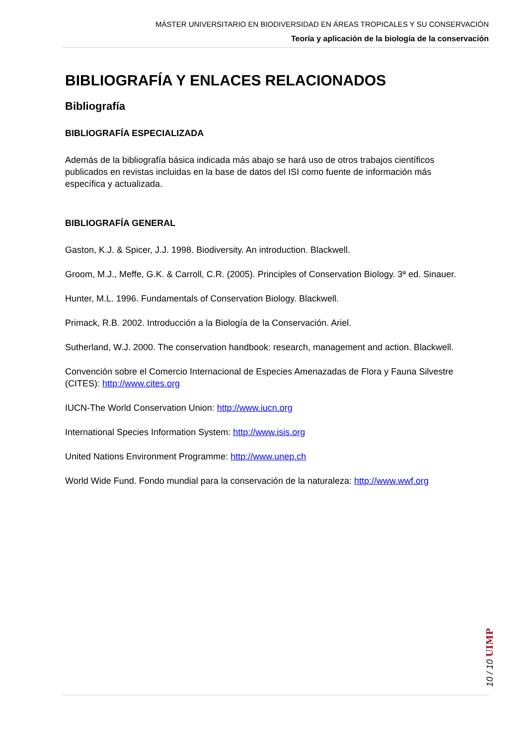MÁSTER UNIVERSITARIO EN BIODIVERSIDAD EN ÁREAS TROPICALES Y SU CONSERVACIÓN
Teoría y aplicación de la biología de la conservación
BIBLIOGRAFÍA Y ENLACES RELACIONADOS
Bibliografía
BIBLIOGRAFÍA ESPECIALIZADA
Además de la bibliografía básica indicada más abajo se hará uso de otros trabajos científicos publicados en revistas incluidas en la base de datos del ISI como fuente de información más específica y actualizada.
BIBLIOGRAFÍA GENERAL
Gaston, K.J. & Spicer, J.J. 1998. Biodiversity. An introduction. Blackwell.
Groom, M.J., Meffe, G.K. & Carroll, C.R. (2005). Principles of Conservation Biology. 3ª ed. Sinauer.
Hunter, M.L. 1996. Fundamentals of Conservation Biology. Blackwell.
Primack, R.B. 2002. Introducción a la Biología de la Conservación. Ariel.
Sutherland, W.J. 2000. The conservation handbook: research, management and action. Blackwell.
Convención sobre el Comercio Internacional de Especies Amenazadas de Flora y Fauna Silvestre (CITES): http://www.cites.org
IUCN-The World Conservation Union: http://www.iucn.org
International Species Information System: http://www.isis.org
United Nations Environment Programme: http://www.unep.ch
World Wide Fund. Fondo mundial para la conservación de la naturaleza: http://www.wwf.org
10 / 10 UIMP